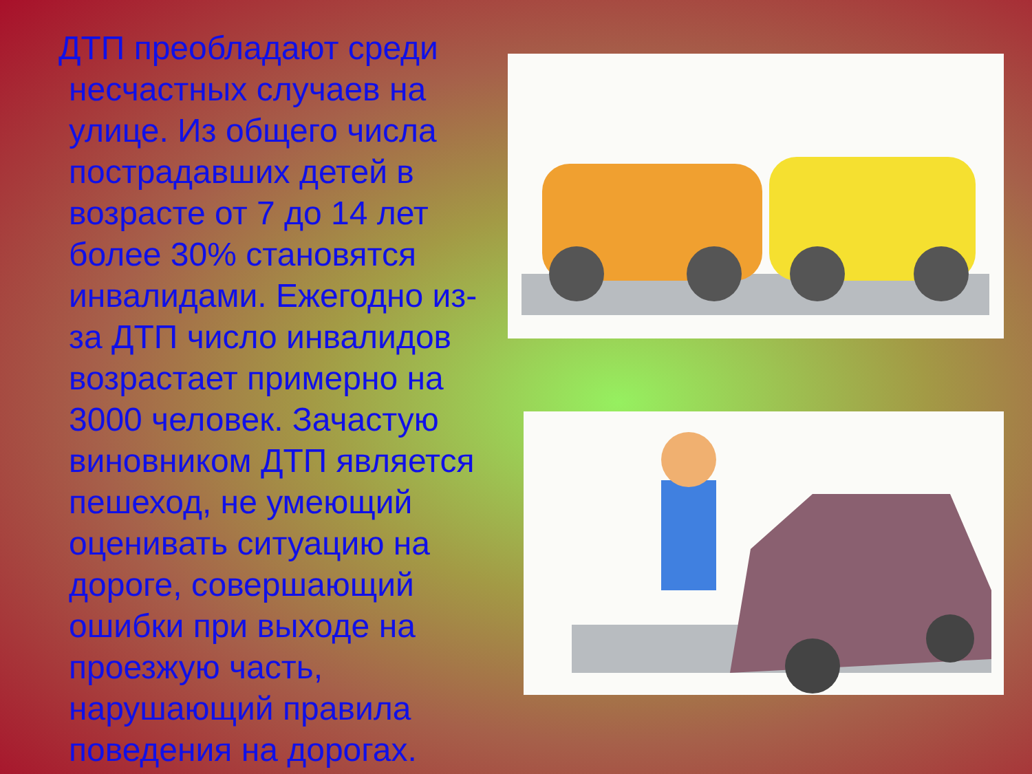ДТП преобладают среди несчастных случаев на улице. Из общего числа пострадавших детей в возрасте от 7 до 14 лет более 30% становятся инвалидами. Ежегодно из-за ДТП число инвалидов возрастает примерно на 3000 человек. Зачастую виновником ДТП является пешеход, не умеющий оценивать ситуацию на дороге, совершающий ошибки при выходе на проезжую часть, нарушающий правила поведения на дорогах.